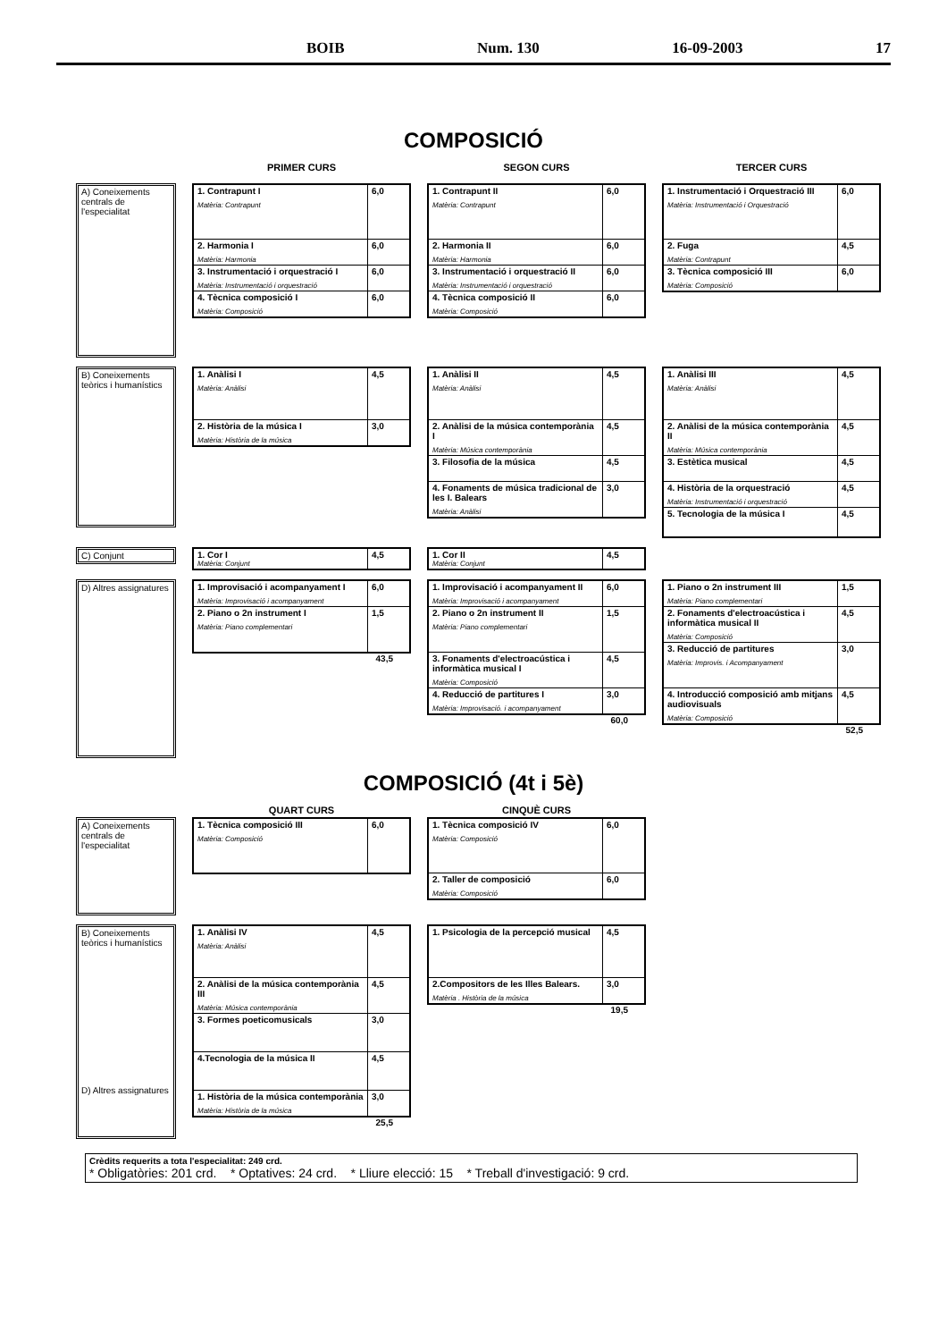BOIB Num. 130 16-09-2003 17
COMPOSICIÓ
PRIMER CURS SEGON CURS TERCER CURS
A) Coneixements centrals de l'especialitat
| 1. Contrapunt I Matèria: Contrapunt | 6,0 |
| 2. Harmonia I Matèria: Harmonia | 6,0 |
| 3. Instrumentació i orquestració I Matèria: Instrumentació i orquestració | 6,0 |
| 4. Tècnica composició I Matèria: Composició | 6,0 |
| 1. Contrapunt II Matèria: Contrapunt | 6,0 |
| 2. Harmonia II Matèria: Harmonia | 6,0 |
| 3. Instrumentació i orquestració II Matèria: Instrumentació i orquestració | 6,0 |
| 4. Tècnica composició II Matèria: Composició | 6,0 |
| 1. Instrumentació i Orquestració III Matèria: Instrumentació i Orquestració | 6,0 |
| 2. Fuga Matèria: Contrapunt | 4,5 |
| 3. Tècnica composició III Matèria: Composició | 6,0 |
B) Coneixements teòrics i humanístics
| 1. Anàlisi I Matèria: Anàlisi | 4,5 |
| 2. Història de la música I Matèria: Història de la música | 3,0 |
| 1. Anàlisi II Matèria: Anàlisi | 4,5 |
| 2. Anàlisi de la música contemporània I Matèria: Música contemporània | 4,5 |
| 3. Filosofia de la música | 4,5 |
| 4. Fonaments de música tradicional de les I. Balears Matèria: Anàlisi | 3,0 |
| 1. Anàlisi III Matèria: Anàlisi | 4,5 |
| 2. Anàlisi de la música contemporània II Matèria: Música contemporània | 4,5 |
| 3. Estètica musical | 4,5 |
| 4. Història de la orquestració Matèria: Instrumentació i orquestració | 4,5 |
| 5. Tecnologia de la música I | 4,5 |
C) Conjunt
| 1. Cor I Matèria: Conjunt | 4,5 |
| 1. Cor II Matèria: Conjunt | 4,5 |
D) Altres assignatures
| 1. Improvisació i acompanyament I Matèria: Improvisació i acompanyament | 6,0 |
| 2. Piano o 2n instrument I Matèria: Piano complementari | 1,5 |
43,5
| 1. Improvisació i acompanyament II Matèria: Improvisació i acompanyament | 6,0 |
| 2. Piano o 2n instrument II Matèria: Piano complementari | 1,5 |
| 3. Fonaments d'electroacústica i informàtica musical I Matèria: Composició | 4,5 |
| 4. Reducció de partitures I Matèria: Improvisació. i acompanyament | 3,0 |
60,0
| 1. Piano o 2n instrument III Matèria: Piano complementari | 1,5 |
| 2. Fonaments d'electroacústica i informàtica musical II Matèria: Composició | 4,5 |
| 3. Reducció de partitures Matèria: Improvis. i Acompanyament | 3,0 |
| 4. Introducció composició amb mitjans audiovisuals Matèria: Composició | 4,5 |
52,5
COMPOSICIÓ (4t i 5è)
QUART CURS CINQUÈ CURS
A) Coneixements centrals de l'especialitat
| 1. Tècnica composició III Matèria: Composició | 6,0 |
| 1. Tècnica composició IV Matèria: Composició | 6,0 |
| 2. Taller de composició Matèria: Composició | 6,0 |
B) Coneixements teòrics i humanístics
D) Altres assignatures
| 1. Anàlisi IV Matèria: Anàlisi | 4,5 |
| 2. Anàlisi de la música contemporània III Matèria: Música contemporània | 4,5 |
| 3. Formes poeticomusicals | 3,0 |
| 4.Tecnologia de la música II | 4,5 |
| 1. Història de la música contemporània Matèria: Història de la música | 3,0 |
25,5
| 1. Psicologia de la percepció musical | 4,5 |
| 2.Compositors de les Illes Balears. Matèria . Història de la música | 3,0 |
19,5
Crèdits requerits a tota l'especialitat: 249 crd.
* Obligatòries: 201 crd. * Optatives: 24 crd. * Lliure elecció: 15 * Treball d'investigació: 9 crd.